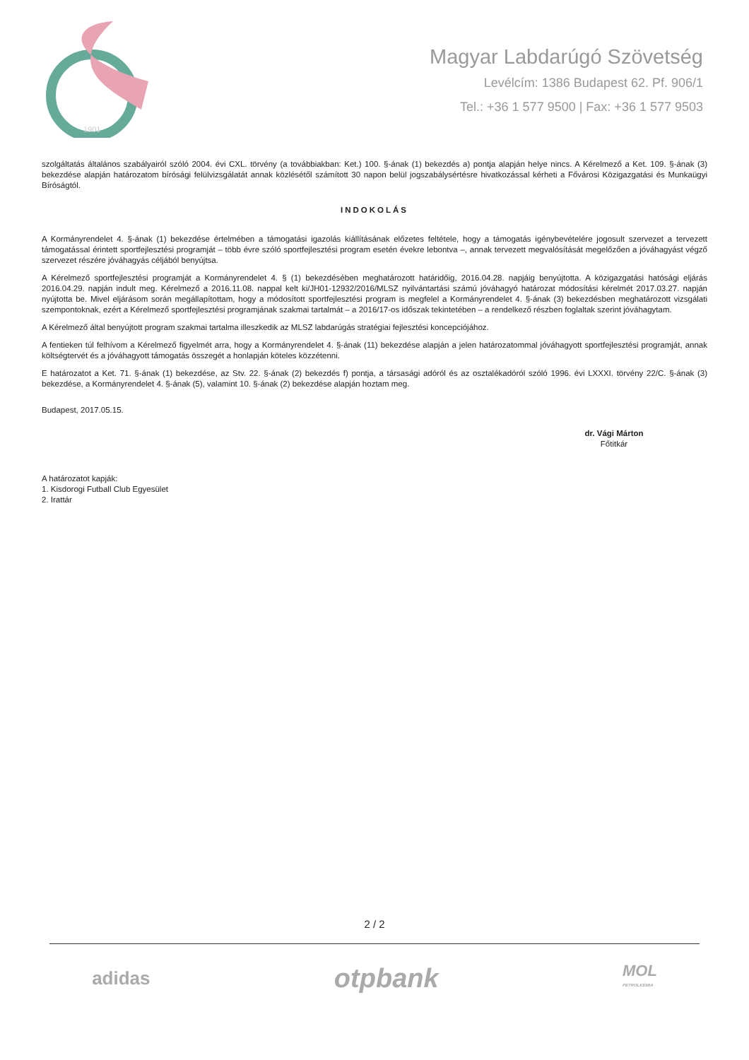1901
Magyar Labdarúgó Szövetség
Levélcím: 1386 Budapest 62. Pf. 906/1
Tel.: +36 1 577 9500 | Fax: +36 1 577 9503
szolgáltatás általános szabályairól szóló 2004. évi CXL. törvény (a továbbiakban: Ket.) 100. §-ának (1) bekezdés a) pontja alapján helye nincs. A Kérelmező a Ket. 109. §-ának (3) bekezdése alapján határozatom bírósági felülvizsgálatát annak közlésétől számított 30 napon belül jogszabálysértésre hivatkozással kérheti a Fővárosi Közigazgatási és Munkaügyi Bíróságtól.
INDOKOLÁS
A Kormányrendelet 4. §-ának (1) bekezdése értelmében a támogatási igazolás kiállításának előzetes feltétele, hogy a támogatás igénybevételére jogosult szervezet a tervezett támogatással érintett sportfejlesztési programját – több évre szóló sportfejlesztési program esetén évekre lebontva –, annak tervezett megvalósítását megelőzően a jóváhagyást végző szervezet részére jóváhagyás céljából benyújtsa.
A Kérelmező sportfejlesztési programját a Kormányrendelet 4. § (1) bekezdésében meghatározott határidőig, 2016.04.28. napjáig benyújtotta. A közigazgatási hatósági eljárás 2016.04.29. napján indult meg. Kérelmező a 2016.11.08. nappal kelt ki/JH01-12932/2016/MLSZ nyilvántartási számú jóváhagyó határozat módosítási kérelmét 2017.03.27. napján nyújtotta be. Mivel eljárásom során megállapítottam, hogy a módosított sportfejlesztési program is megfelel a Kormányrendelet 4. §-ának (3) bekezdésben meghatározott vizsgálati szempontoknak, ezért a Kérelmező sportfejlesztési programjának szakmai tartalmát – a 2016/17-os időszak tekintetében – a rendelkező részben foglaltak szerint jóváhagytam.
A Kérelmező által benyújtott program szakmai tartalma illeszkedik az MLSZ labdarúgás stratégiai fejlesztési koncepciójához.
A fentieken túl felhívom a Kérelmező figyelmét arra, hogy a Kormányrendelet 4. §-ának (11) bekezdése alapján a jelen határozatommal jóváhagyott sportfejlesztési programját, annak költségtervét és a jóváhagyott támogatás összegét a honlapján köteles közzétenni.
E határozatot a Ket. 71. §-ának (1) bekezdése, az Stv. 22. §-ának (2) bekezdés f) pontja, a társasági adóról és az osztalékadóról szóló 1996. évi LXXXI. törvény 22/C. §-ának (3) bekezdése, a Kormányrendelet 4. §-ának (5), valamint 10. §-ának (2) bekezdése alapján hoztam meg.
Budapest, 2017.05.15.
dr. Vági Márton
Főtitkár
A határozatot kapják:
1. Kisdorogi Futball Club Egyesület
2. Irattár
2 / 2
adidas otpbank MOL
PETROLKÉMIA